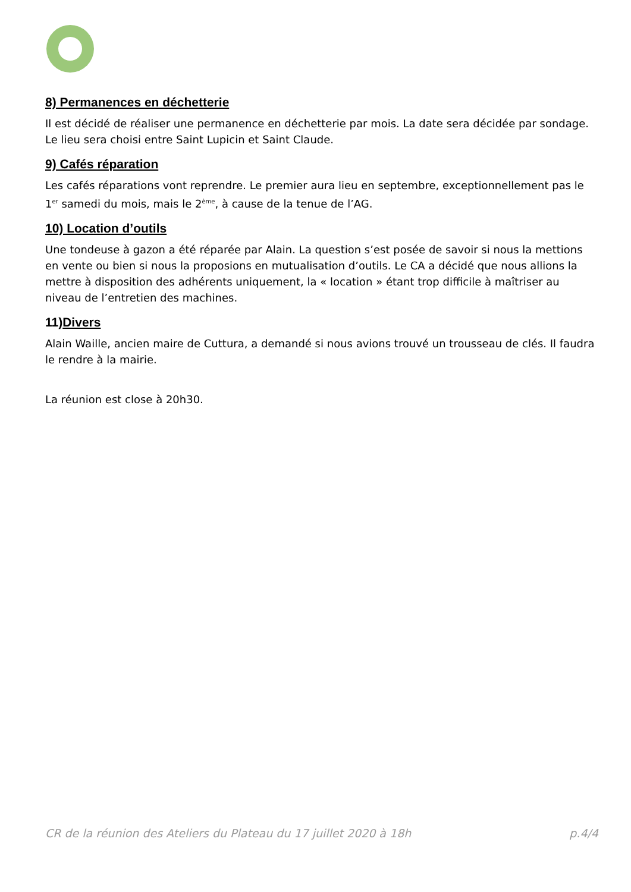8) Permanences en déchetterie
Il est décidé de réaliser une permanence en déchetterie par mois. La date sera décidée par sondage. Le lieu sera choisi entre Saint Lupicin et Saint Claude.
9) Cafés réparation
Les cafés réparations vont reprendre. Le premier aura lieu en septembre, exceptionnellement pas le 1<sup>er</sup> samedi du mois, mais le 2<sup>ème</sup>, à cause de la tenue de l’AG.
10) Location d’outils
Une tondeuse à gazon a été réparée par Alain. La question s’est posée de savoir si nous la mettions en vente ou bien si nous la proposions en mutualisation d’outils. Le CA a décidé que nous allions la mettre à disposition des adhérents uniquement, la « location » étant trop difficile à maîtriser au niveau de l’entretien des machines.
11)Divers
Alain Waille, ancien maire de Cuttura, a demandé si nous avions trouvé un trousseau de clés. Il faudra le rendre à la mairie.
La réunion est close à 20h30.
CR de la réunion des Ateliers du Plateau du 17 juillet 2020 à 18h p.4/4